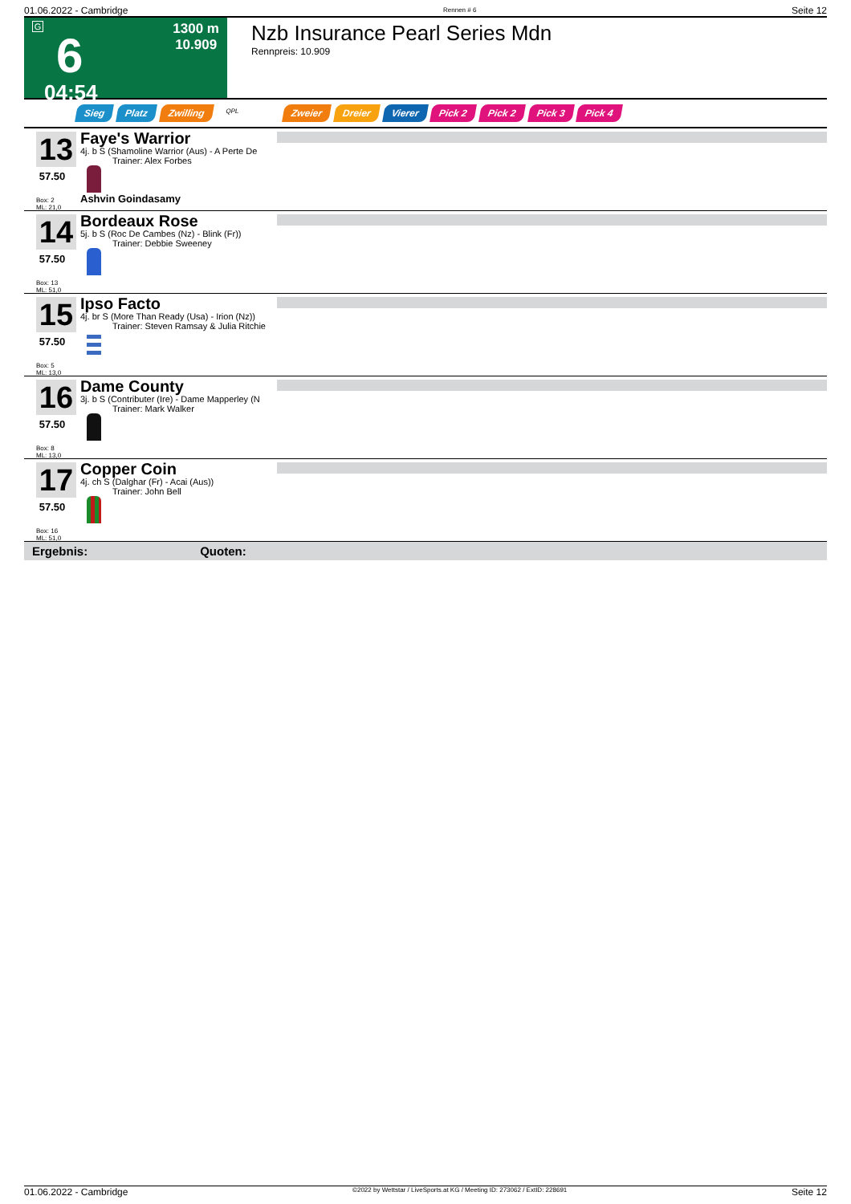01.06.2022 - Cambridge Rennen # 6 Seite 12
G
6
04:54
1300 m
10.909
Nzb Insurance Pearl Series Mdn
Rennpreis: 10.909
Sieg Platz Zwilling QPL Zweier Dreier Vierer Pick 2 Pick 2 Pick 3 Pick 4
13
57.50
Box: 2
ML: 21,0
Faye's Warrior
4j. b S (Shamoline Warrior (Aus) - A Perte De
Trainer: Alex Forbes
Ashvin Goindasamy
14
57.50
Box: 13
ML: 51,0
Bordeaux Rose
5j. b S (Roc De Cambes (Nz) - Blink (Fr))
Trainer: Debbie Sweeney
15
57.50
Box: 5
ML: 13,0
Ipso Facto
4j. br S (More Than Ready (Usa) - Irion (Nz))
Trainer: Steven Ramsay & Julia Ritchie
16
57.50
Box: 8
ML: 13,0
Dame County
3j. b S (Contributer (Ire) - Dame Mapperley (N
Trainer: Mark Walker
17
57.50
Box: 16
ML: 51,0
Copper Coin
4j. ch S (Dalghar (Fr) - Acai (Aus))
Trainer: John Bell
Ergebnis: Quoten:
01.06.2022 - Cambridge ©2022 by Wettstar / LiveSports.at KG / Meeting ID: 273062 / ExtID: 228691 Seite 12